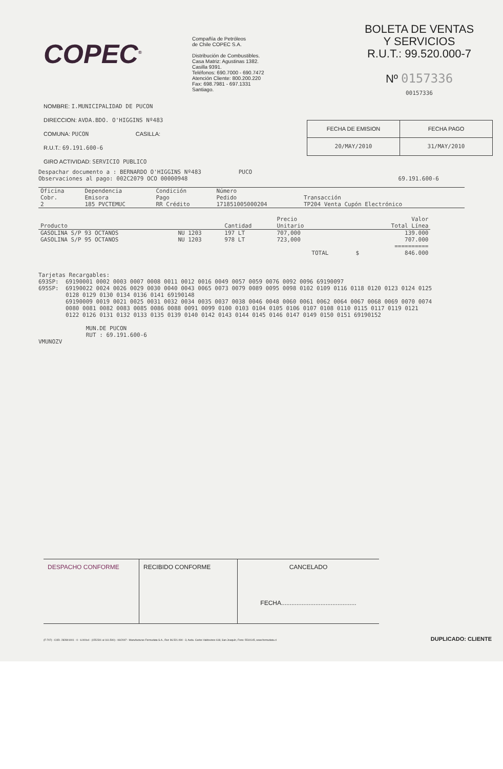COPEC<sup>®</sup>
Compañía de Petróleos
de Chile COPEC S.A.
Distribución de Combustibles.
Casa Matriz: Agustinas 1382.
Casilla 9391.
Teléfonos: 690.7000 - 690.7472
Atención Cliente: 800.200.220
Fax: 698.7981 - 697.1331
Santiago.
BOLETA DE VENTAS
Y SERVICIOS
R.U.T.: 99.520.000-7
Nº 0157336
00157336
NOMBRE: I.MUNICIPALIDAD DE PUCON
DIRECCION: AVDA.BDO. O'HIGGINS Nº483
COMUNA: PUCON CASILLA:
R.U.T.: 69.191.600-6
GIRO ACTIVIDAD: SERVICIO PUBLICO
| FECHA DE EMISION | FECHA PAGO |
| --- | --- |
| 20/MAY/2010 | 31/MAY/2010 |
Despachar documento a : BERNARDO O'HIGGINS Nº483 PUCO
Observaciones al pago: 002C2079 OCO 00000948 69.191.600-6
| Oficina Cobr. | Dependencia Emisora | Condición Pago | Número Pedido | Transacción |
| --- | --- | --- | --- | --- |
| 2 | 185 PVCTEMUC | RR Crédito | 171851005000204 | TP204 Venta Cupón Electrónico |
| Producto | | Cantidad | Precio Unitario | Valor Total Línea |
| --- | --- | --- | --- | --- |
| GASOLINA S/P 93 OCTANOS | NU 1203 | 197 LT | 707,000 | 139.000 |
| GASOLINA S/P 95 OCTANOS | NU 1203 | 978 LT | 723,000 | 707.000 |
| | | | TOTAL $ | ========== 846.000 |
Tarjetas Recargables: 693SP: 69190001 0002 0003 0007 0008 0011 0012 0016 0049 0057 0059 0076 0092 0096 69190097 695SP: 69190022 0024 0026 0029 0030 0040 0043 0065 0073 0079 0089 0095 0098 0102 0109 0116 0118 0120 0123 0124 0125 0128 0129 0130 0134 0136 0141 69190148 69190009 0019 0021 0025 0031 0032 0034 0035 0037 0038 0046 0048 0060 0061 0062 0064 0067 0068 0069 0070 0074 0080 0081 0082 0083 0085 0086 0088 0091 0099 0100 0103 0104 0105 0106 0107 0108 0110 0115 0117 0119 0121 0122 0126 0131 0132 0133 0135 0139 0140 0142 0143 0144 0145 0146 0147 0149 0150 0151 69190152 MUN.DE PUCON RUT : 69.191.600-6 VMUNOZV
DESPACHO CONFORME RECIBIDO CONFORME CANCELADO
FECHA............................................
(F-707) - COD. 282801001 - 0 - 6.000x4 - (155.501 al 161.500) - 06/2007 - Manufacturas Formudata S.A., Rut: 96.521.090 - 3, Avda. Carlos Valdovinos 618, San Joaquín, Fono: 5510145, www.formudata.cl
DUPLICADO: CLIENTE